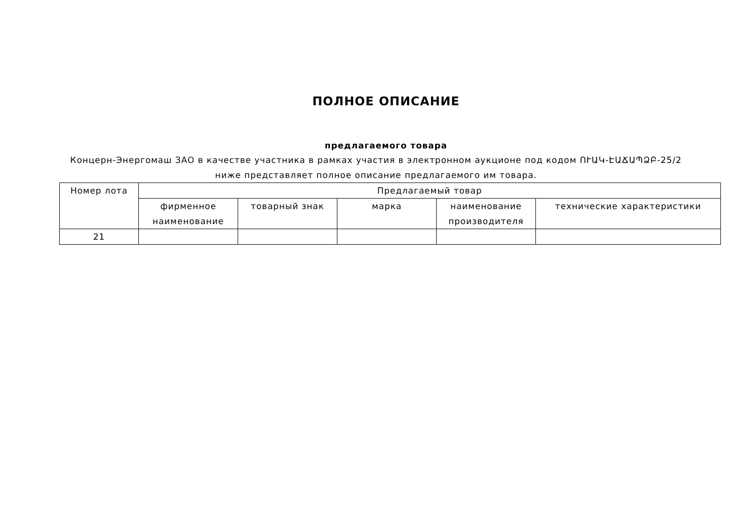ПОЛНОЕ ОПИСАНИЕ
предлагаемого товара
Концерн-Энергомаш ЗАО в качестве участника в рамках участия в электронном аукционе под кодом ՈՒԱԿ-ԷԱՃԱՊՁԲ-25/2 ниже представляет полное описание предлагаемого им товара.
| Номер лота | Предлагаемый товар | | | | |
| --- | --- | --- | --- | --- | --- |
| | фирменное наименование | товарный знак | марка | наименование производителя | технические характеристики |
| 21 | | | | | |